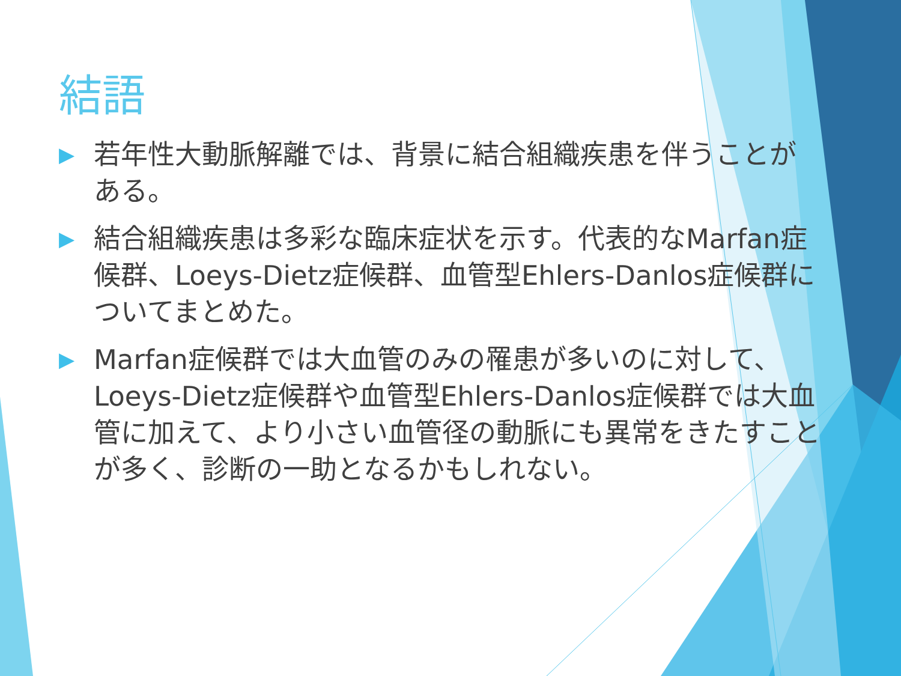結語
▶ 若年性大動脈解離では、背景に結合組織疾患を伴うことがある。
▶ 結合組織疾患は多彩な臨床症状を示す。代表的なMarfan症候群、Loeys-Dietz症候群、血管型Ehlers-Danlos症候群についてまとめた。
▶ Marfan症候群では大血管のみの罹患が多いのに対して、Loeys-Dietz症候群や血管型Ehlers-Danlos症候群では大血管に加えて、より小さい血管径の動脈にも異常をきたすことが多く、診断の一助となるかもしれない。